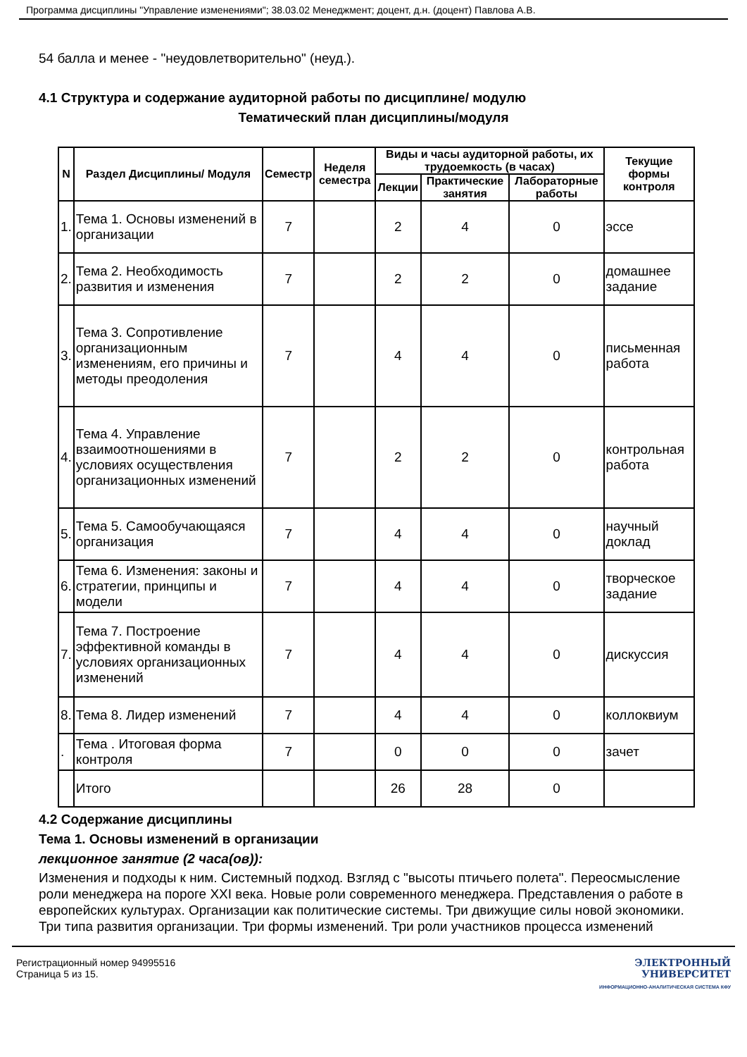Программа дисциплины "Управление изменениями"; 38.03.02 Менеджмент; доцент, д.н. (доцент) Павлова А.В.
54 балла и менее - "неудовлетворительно" (неуд.).
4.1 Структура и содержание аудиторной работы по дисциплине/ модулю
Тематический план дисциплины/модуля
| N | Раздел Дисциплины/ Модуля | Семестр | Неделя семестра | Виды и часы аудиторной работы, их трудоемкость (в часах) | | | Текущие формы контроля |
| --- | --- | --- | --- | --- | --- | --- | --- |
| | | | | Лекции | Практические занятия | Лабораторные работы | |
| 1. | Тема 1. Основы изменений в организации | 7 | | 2 | 4 | 0 | эссе |
| 2. | Тема 2. Необходимость развития и изменения | 7 | | 2 | 2 | 0 | домашнее задание |
| 3. | Тема 3. Сопротивление организационным изменениям, его причины и методы преодоления | 7 | | 4 | 4 | 0 | письменная работа |
| 4. | Тема 4. Управление взаимоотношениями в условиях осуществления организационных изменений | 7 | | 2 | 2 | 0 | контрольная работа |
| 5. | Тема 5. Самообучающаяся организация | 7 | | 4 | 4 | 0 | научный доклад |
| 6. | Тема 6. Изменения: законы и стратегии, принципы и модели | 7 | | 4 | 4 | 0 | творческое задание |
| 7. | Тема 7. Построение эффективной команды в условиях организационных изменений | 7 | | 4 | 4 | 0 | дискуссия |
| 8. | Тема 8. Лидер изменений | 7 | | 4 | 4 | 0 | коллоквиум |
| . | Тема . Итоговая форма контроля | 7 | | 0 | 0 | 0 | зачет |
| | Итого | | | 26 | 28 | 0 | |
4.2 Содержание дисциплины
Тема 1. Основы изменений в организации
лекционное занятие (2 часа(ов)):
Изменения и подходы к ним. Системный подход. Взгляд с "высоты птичьего полета". Переосмысление роли менеджера на пороге XXI века. Новые роли современного менеджера. Представления о работе в европейских культурах. Организации как политические системы. Три движущие силы новой экономики. Три типа развития организации. Три формы изменений. Три роли участников процесса изменений
Регистрационный номер 94995516
Страница 5 из 15.
ЭЛЕКТРОННЫЙ
УНИВЕРСИТЕТ
ИНФОРМАЦИОННО-АНАЛИТИЧЕСКАЯ СИСТЕМА КФУ